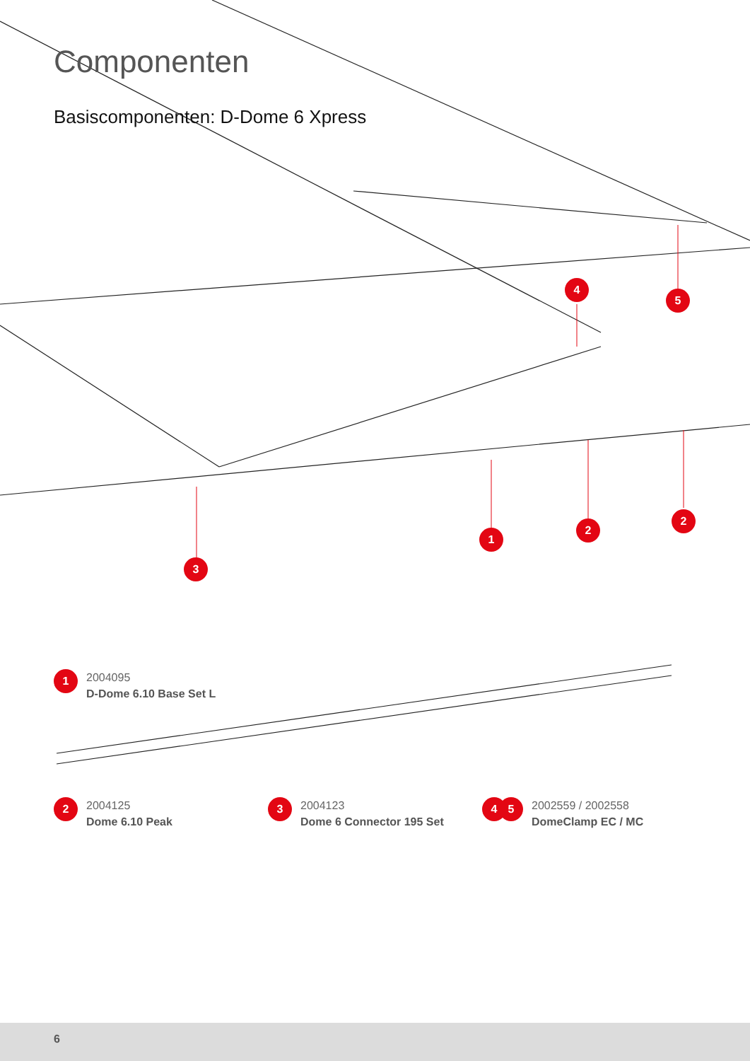Componenten
Basiscomponenten: D-Dome 6 Xpress
4
5
1
2
2
3
1
2004095
D-Dome 6.10 Base Set L
2
2004125
Dome 6.10 Peak
3
2004123
Dome 6 Connector 195 Set
4 5
2002559 / 2002558
DomeClamp EC / MC
6